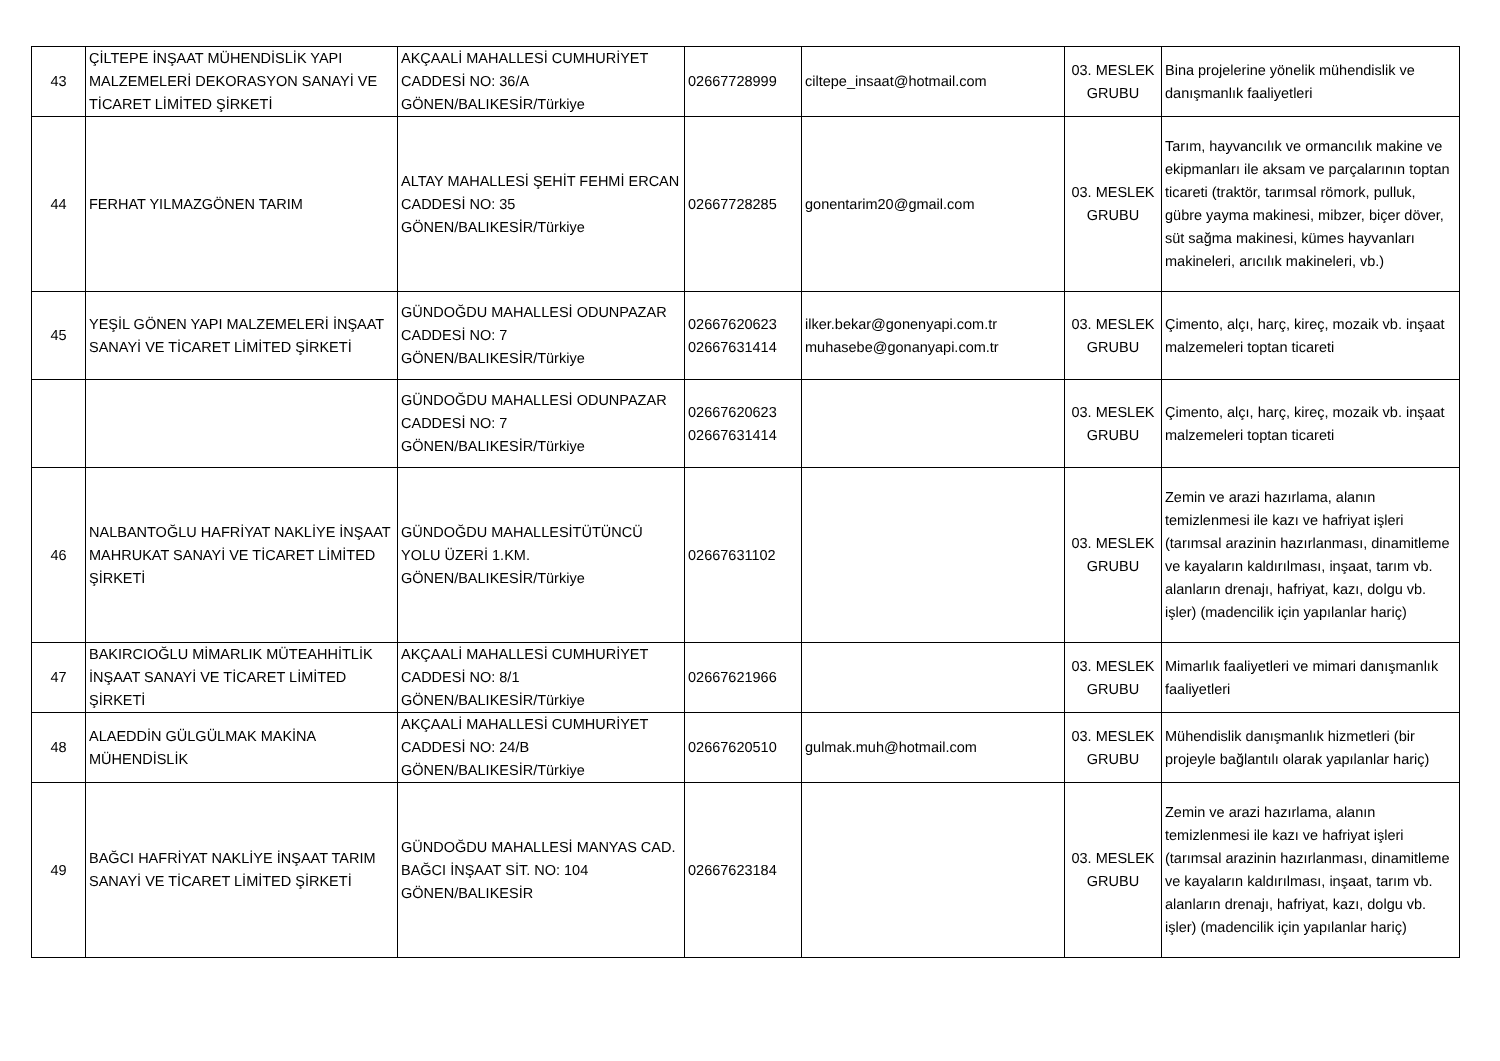| 43 | ÇİLTEPE İNŞAAT MÜHENDİSLİK YAPI MALZEMELERİ DEKORASYON SANAYİ VE TİCARET LİMİTED ŞİRKETİ | AKÇAALİ MAHALLESİ CUMHURİYET CADDESİ NO: 36/A GÖNEN/BALIKESİR/Türkiye | 02667728999 | ciltepe_insaat@hotmail.com | 03. MESLEK GRUBU | Bina projelerine yönelik mühendislik ve danışmanlık faaliyetleri |
| 44 | FERHAT YILMAZGÖNEN TARIM | ALTAY MAHALLESİ ŞEHİT FEHMİ ERCAN CADDESİ NO: 35 GÖNEN/BALIKESİR/Türkiye | 02667728285 | gonentarim20@gmail.com | 03. MESLEK GRUBU | Tarım, hayvancılık ve ormancılık makine ve ekipmanları ile aksam ve parçalarının toptan ticareti (traktör, tarımsal römork, pulluk, gübre yayma makinesi, mibzer, biçer döver, süt sağma makinesi, kümes hayvanları makineleri, arıcılık makineleri, vb.) |
| 45 | YEŞİL GÖNEN YAPI MALZEMELERİ İNŞAAT SANAYİ VE TİCARET LİMİTED ŞİRKETİ | GÜNDOĞDU MAHALLESİ ODUNPAZAR CADDESİ NO: 7 GÖNEN/BALIKESİR/Türkiye | 02667620623 02667631414 | ilker.bekar@gonenyapi.com.tr muhasebe@gonanyapi.com.tr | 03. MESLEK GRUBU | Çimento, alçı, harç, kireç, mozaik vb. inşaat malzemeleri toptan ticareti |
| | | GÜNDOĞDU MAHALLESİ ODUNPAZAR CADDESİ NO: 7 GÖNEN/BALIKESİR/Türkiye | 02667620623 02667631414 | | 03. MESLEK GRUBU | Çimento, alçı, harç, kireç, mozaik vb. inşaat malzemeleri toptan ticareti |
| 46 | NALBANTOĞLU HAFRİYAT NAKLİYE İNŞAAT MAHRUKAT SANAYİ VE TİCARET LİMİTED ŞİRKETİ | GÜNDOĞDU MAHALLESİTÜTÜNCÜ YOLU ÜZERİ 1.KM. GÖNEN/BALIKESİR/Türkiye | 02667631102 | | 03. MESLEK GRUBU | Zemin ve arazi hazırlama, alanın temizlenmesi ile kazı ve hafriyat işleri (tarımsal arazinin hazırlanması, dinamitleme ve kayaların kaldırılması, inşaat, tarım vb. alanların drenajı, hafriyat, kazı, dolgu vb. işler) (madencilik için yapılanlar hariç) |
| 47 | BAKIRCIOĞLU MİMARLIK MÜTEAHHİTLİK İNŞAAT SANAYİ VE TİCARET LİMİTED ŞİRKETİ | AKÇAALİ MAHALLESİ CUMHURİYET CADDESİ NO: 8/1 GÖNEN/BALIKESİR/Türkiye | 02667621966 | | 03. MESLEK GRUBU | Mimarlık faaliyetleri ve mimari danışmanlık faaliyetleri |
| 48 | ALAEDDİN GÜLGÜLMAK MAKİNA MÜHENDİSLİK | AKÇAALİ MAHALLESİ CUMHURİYET CADDESİ NO: 24/B GÖNEN/BALIKESİR/Türkiye | 02667620510 | gulmak.muh@hotmail.com | 03. MESLEK GRUBU | Mühendislik danışmanlık hizmetleri (bir projeyle bağlantılı olarak yapılanlar hariç) |
| 49 | BAĞCI HAFRİYAT NAKLİYE İNŞAAT TARIM SANAYİ VE TİCARET LİMİTED ŞİRKETİ | GÜNDOĞDU MAHALLESİ MANYAS CAD. BAĞCI İNŞAAT SİT. NO: 104 GÖNEN/BALIKESİR | 02667623184 | | 03. MESLEK GRUBU | Zemin ve arazi hazırlama, alanın temizlenmesi ile kazı ve hafriyat işleri (tarımsal arazinin hazırlanması, dinamitleme ve kayaların kaldırılması, inşaat, tarım vb. alanların drenajı, hafriyat, kazı, dolgu vb. işler) (madencilik için yapılanlar hariç) |